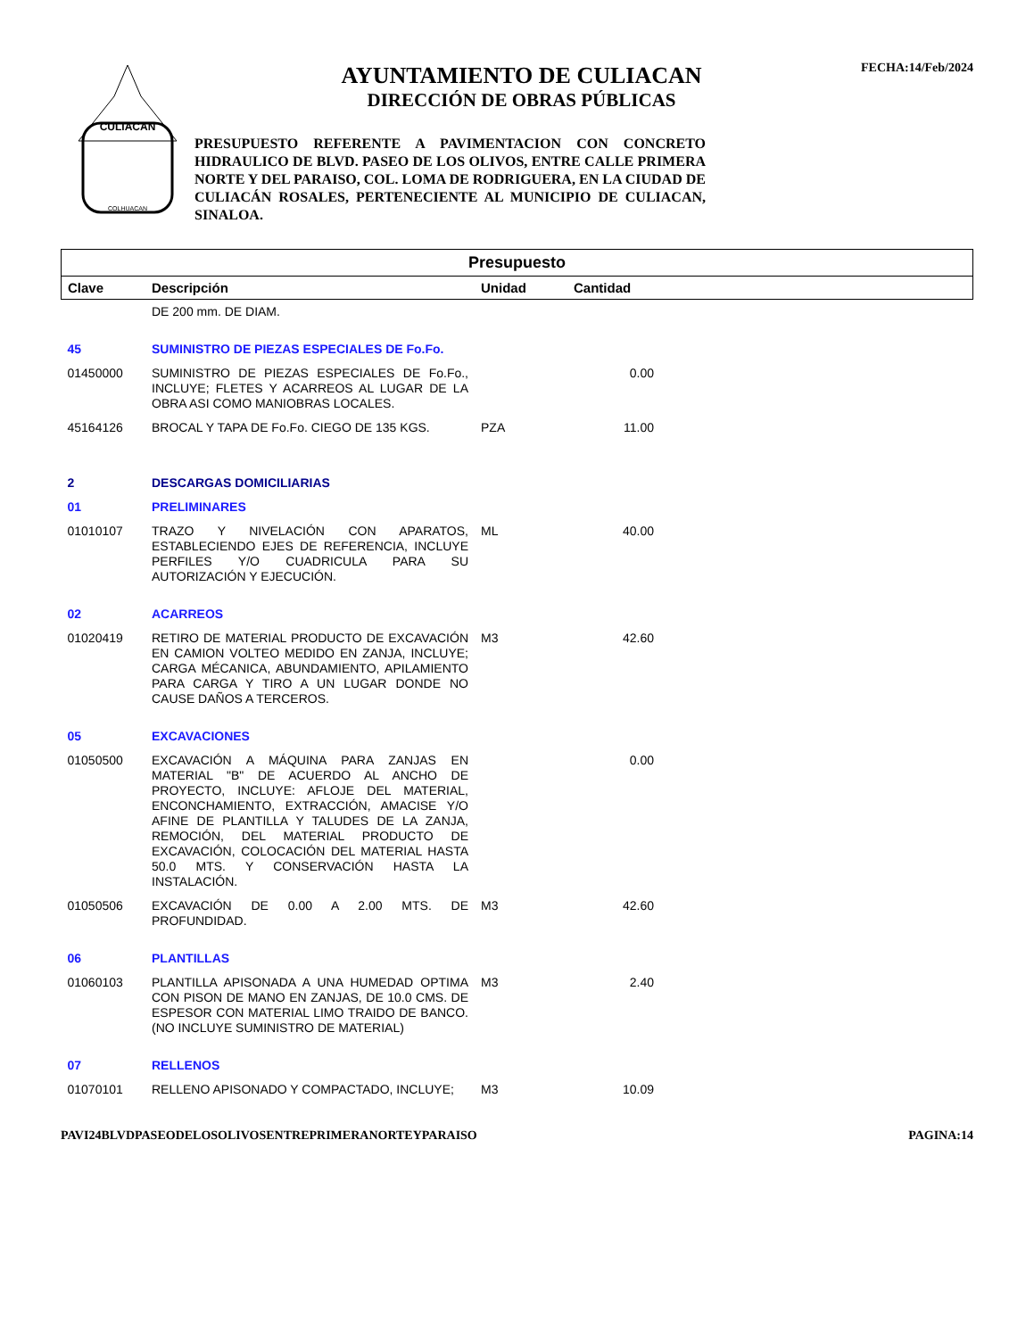CULIACAN
COLHUACAN
AYUNTAMIENTO DE CULIACAN
DIRECCIÓN DE OBRAS PÚBLICAS
PRESUPUESTO REFERENTE A PAVIMENTACION CON CONCRETO HIDRAULICO DE BLVD. PASEO DE LOS OLIVOS, ENTRE CALLE PRIMERA NORTE Y DEL PARAISO, COL. LOMA DE RODRIGUERA, EN LA CIUDAD DE CULIACÁN ROSALES, PERTENECIENTE AL MUNICIPIO DE CULIACAN, SINALOA.
FECHA:14/Feb/2024
| Presupuesto | | | | |
| --- | --- | --- | --- | --- |
| Clave | Descripción | Unidad | Cantidad | |
| | DE 200 mm. DE DIAM. | | | |
| 45 | SUMINISTRO DE PIEZAS ESPECIALES DE Fo.Fo. | | | |
| 01450000 | SUMINISTRO DE PIEZAS ESPECIALES DE Fo.Fo., INCLUYE; FLETES Y ACARREOS AL LUGAR DE LA OBRA ASI COMO MANIOBRAS LOCALES. | | 0.00 | |
| 45164126 | BROCAL Y TAPA DE Fo.Fo. CIEGO DE 135 KGS. | PZA | 11.00 | |
| 2 | DESCARGAS DOMICILIARIAS | | | |
| 01 | PRELIMINARES | | | |
| 01010107 | TRAZO Y NIVELACIÓN CON APARATOS, ESTABLECIENDO EJES DE REFERENCIA, INCLUYE PERFILES Y/O CUADRICULA PARA SU AUTORIZACIÓN Y EJECUCIÓN. | ML | 40.00 | |
| 02 | ACARREOS | | | |
| 01020419 | RETIRO DE MATERIAL PRODUCTO DE EXCAVACIÓN EN CAMION VOLTEO MEDIDO EN ZANJA, INCLUYE; CARGA MÉCANICA, ABUNDAMIENTO, APILAMIENTO PARA CARGA Y TIRO A UN LUGAR DONDE NO CAUSE DAÑOS A TERCEROS. | M3 | 42.60 | |
| 05 | EXCAVACIONES | | | |
| 01050500 | EXCAVACIÓN A MÁQUINA PARA ZANJAS EN MATERIAL "B" DE ACUERDO AL ANCHO DE PROYECTO, INCLUYE: AFLOJE DEL MATERIAL, ENCONCHAMIENTO, EXTRACCIÓN, AMACISE Y/O AFINE DE PLANTILLA Y TALUDES DE LA ZANJA, REMOCIÓN, DEL MATERIAL PRODUCTO DE EXCAVACIÓN, COLOCACIÓN DEL MATERIAL HASTA 50.0 MTS. Y CONSERVACIÓN HASTA LA INSTALACIÓN. | | 0.00 | |
| 01050506 | EXCAVACIÓN DE 0.00 A 2.00 MTS. DE PROFUNDIDAD. | M3 | 42.60 | |
| 06 | PLANTILLAS | | | |
| 01060103 | PLANTILLA APISONADA A UNA HUMEDAD OPTIMA CON PISON DE MANO EN ZANJAS, DE 10.0 CMS. DE ESPESOR CON MATERIAL LIMO TRAIDO DE BANCO. (NO INCLUYE SUMINISTRO DE MATERIAL) | M3 | 2.40 | |
| 07 | RELLENOS | | | |
| 01070101 | RELLENO APISONADO Y COMPACTADO, INCLUYE; | M3 | 10.09 | |
PAVI24BLVDPASEODELOSOLIVOSENTREPRIMERANORTEYPARAISO PAGINA:14